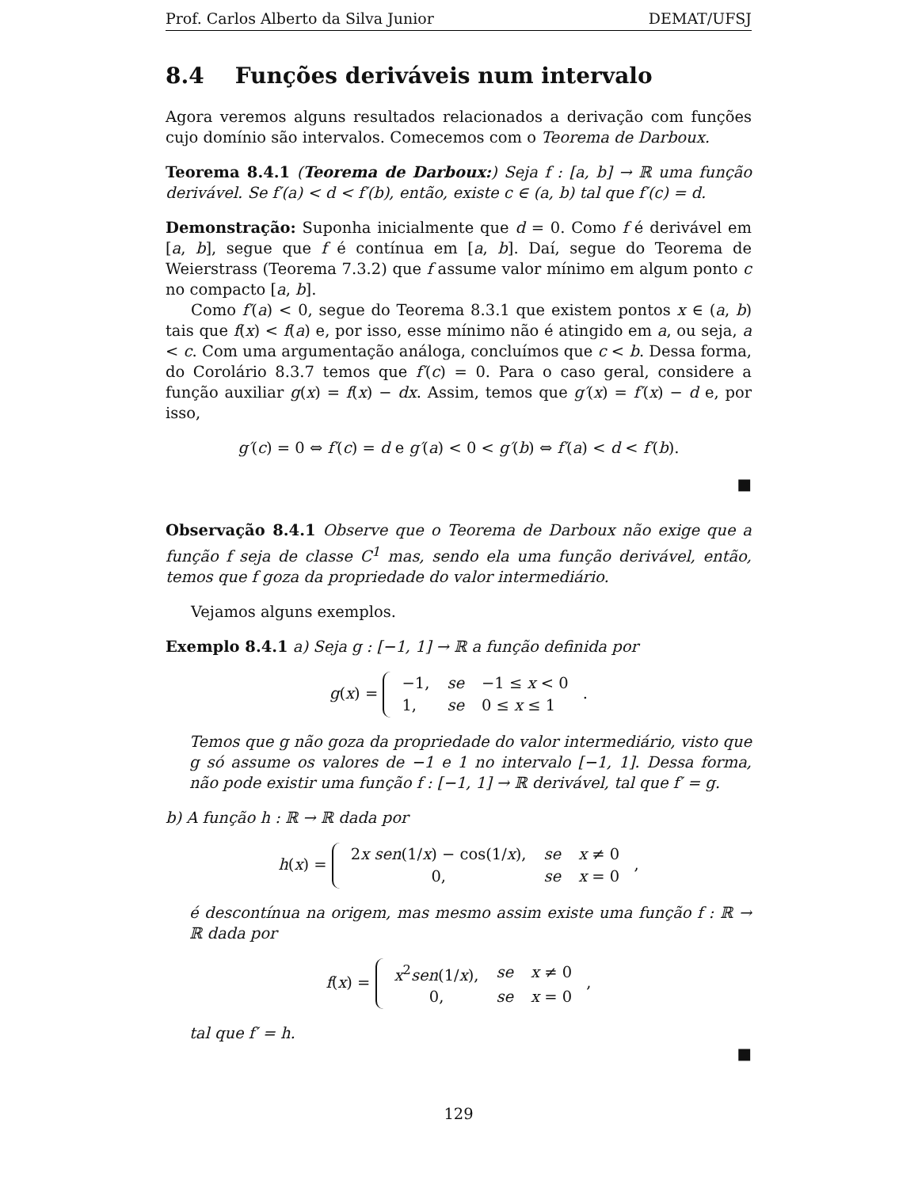Prof. Carlos Alberto da Silva Junior DEMAT/UFSJ
8.4 Funções deriváveis num intervalo
Agora veremos alguns resultados relacionados a derivação com funções cujo domínio são intervalos. Comecemos com o Teorema de Darboux.
Teorema 8.4.1 (Teorema de Darboux:) Seja f : [a, b] → ℝ uma função derivável. Se f′(a) < d < f′(b), então, existe c ∈ (a, b) tal que f′(c) = d.
Demonstração: Suponha inicialmente que d = 0. Como f é derivável em [a, b], segue que f é contínua em [a, b]. Daí, segue do Teorema de Weierstrass (Teorema 7.3.2) que f assume valor mínimo em algum ponto c no compacto [a, b].
Como f′(a) < 0, segue do Teorema 8.3.1 que existem pontos x ∈ (a, b) tais que f(x) < f(a) e, por isso, esse mínimo não é atingido em a, ou seja, a < c. Com uma argumentação análoga, concluímos que c < b. Dessa forma, do Corolário 8.3.7 temos que f′(c) = 0. Para o caso geral, considere a função auxiliar g(x) = f(x) − dx. Assim, temos que g′(x) = f′(x) − d e, por isso,
g′(c) = 0 ⇔ f′(c) = d e g′(a) < 0 < g′(b) ⇔ f′(a) < d < f′(b).
■
Observação 8.4.1 Observe que o Teorema de Darboux não exige que a função f seja de classe C<sup>1</sup> mas, sendo ela uma função derivável, então, temos que f goza da propriedade do valor intermediário.
Vejamos alguns exemplos.
Exemplo 8.4.1 a) Seja g : [−1, 1] → ℝ a função definida por
g(x) =
| −1, | se | −1 ≤ x < 0 |
| 1, | se | 0 ≤ x ≤ 1 |
.
Temos que g não goza da propriedade do valor intermediário, visto que g só assume os valores de −1 e 1 no intervalo [−1, 1]. Dessa forma, não pode existir uma função f : [−1, 1] → ℝ derivável, tal que f′ = g.
b) A função h : ℝ → ℝ dada por
h(x) =
| 2 x sen (1/ x ) − cos(1/ x ), | se | x ≠ 0 |
| 0, | se | x = 0 |
,
é descontínua na origem, mas mesmo assim existe uma função f : ℝ → ℝ dada por
f(x) =
| x<sup>2</sup> sen (1/ x ), | se | x ≠ 0 |
| 0, | se | x = 0 |
,
tal que f′ = h.
■
129